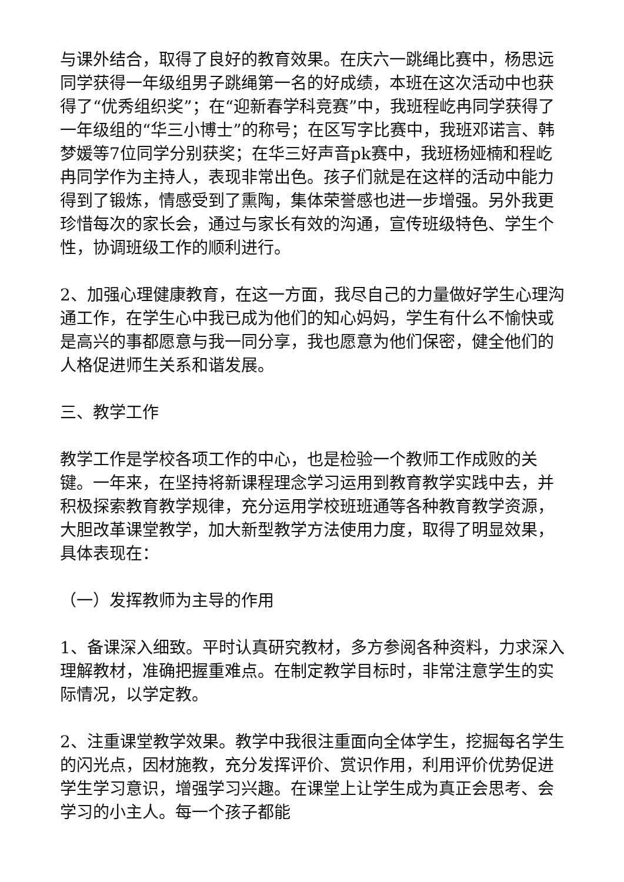与课外结合，取得了良好的教育效果。在庆六一跳绳比赛中，杨思远同学获得一年级组男子跳绳第一名的好成绩，本班在这次活动中也获得了“优秀组织奖”；在“迎新春学科竞赛”中，我班程屹冉同学获得了一年级组的“华三小博士”的称号；在区写字比赛中，我班邓诺言、韩梦媛等7位同学分别获奖；在华三好声音pk赛中，我班杨娅楠和程屹冉同学作为主持人，表现非常出色。孩子们就是在这样的活动中能力得到了锻炼，情感受到了熏陶，集体荣誉感也进一步增强。另外我更珍惜每次的家长会，通过与家长有效的沟通，宣传班级特色、学生个性，协调班级工作的顺利进行。
2、加强心理健康教育，在这一方面，我尽自己的力量做好学生心理沟通工作，在学生心中我已成为他们的知心妈妈，学生有什么不愉快或是高兴的事都愿意与我一同分享，我也愿意为他们保密，健全他们的人格促进师生关系和谐发展。
三、教学工作
教学工作是学校各项工作的中心，也是检验一个教师工作成败的关键。一年来，在坚持将新课程理念学习运用到教育教学实践中去，并积极探索教育教学规律，充分运用学校班班通等各种教育教学资源，大胆改革课堂教学，加大新型教学方法使用力度，取得了明显效果，具体表现在：
（一）发挥教师为主导的作用
1、备课深入细致。平时认真研究教材，多方参阅各种资料，力求深入理解教材，准确把握重难点。在制定教学目标时，非常注意学生的实际情况，以学定教。
2、注重课堂教学效果。教学中我很注重面向全体学生，挖掘每名学生的闪光点，因材施教，充分发挥评价、赏识作用，利用评价优势促进学生学习意识，增强学习兴趣。在课堂上让学生成为真正会思考、会学习的小主人。每一个孩子都能